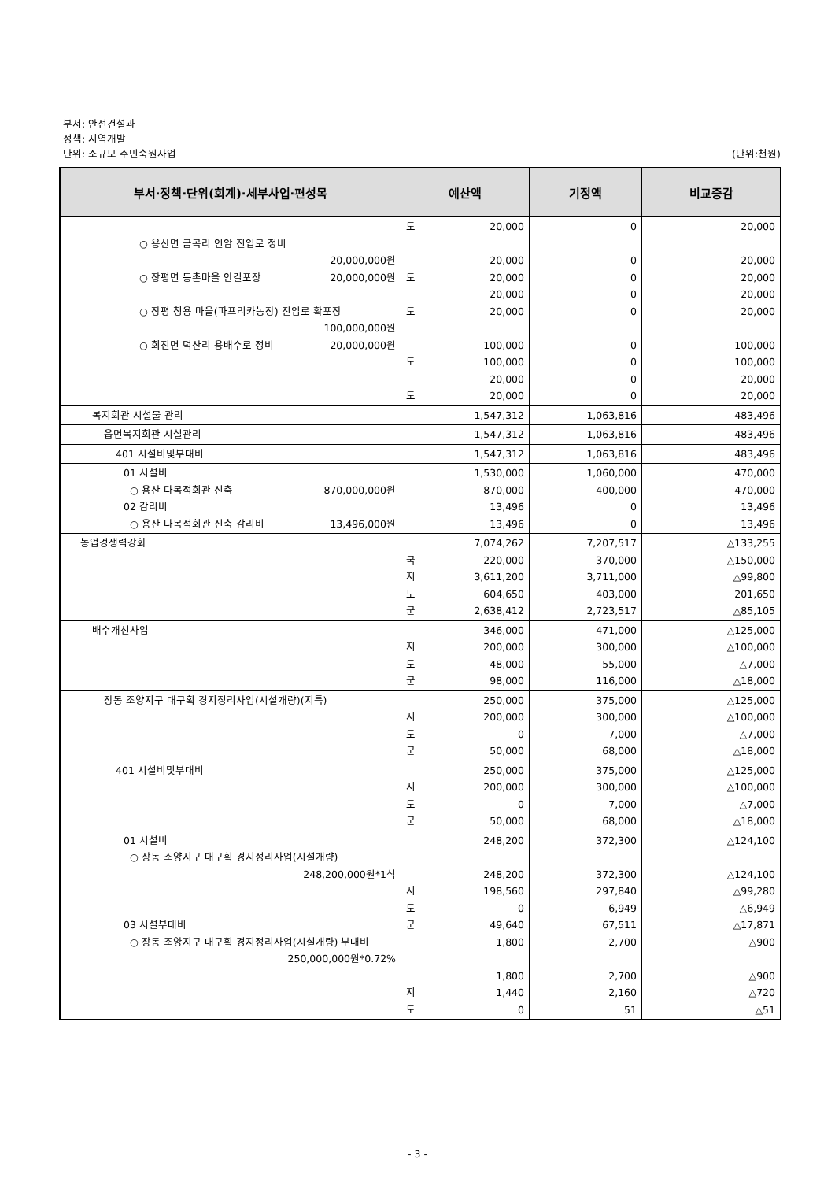부서: 안전건설과
정책: 지역개발
단위: 소규모 주민숙원사업 (단위:천원)
| 부서·정책·단위(회계)·세부사업·편성목 | 예산액 | 기정액 | 비교증감 |
| --- | --- | --- | --- |
| ○ 용산면 금곡리 인암 진입로 정비 20,000,000원 ○ 장평면 등촌마을 안길포장 20,000,000원 ○ 장평 청용 마을(파프리카농장) 진입로 확포장 100,000,000원 ○ 회진면 덕산리 용배수로 정비 20,000,000원 | 도 20,000 20,000 도 20,000 20,000 도 20,000 100,000 도 100,000 20,000 도 20,000 | 0 0 0 0 0 0 0 0 0 | 20,000 20,000 20,000 20,000 20,000 100,000 100,000 20,000 20,000 |
| 복지회관 시설물 관리 | 1,547,312 | 1,063,816 | 483,496 |
| 읍면복지회관 시설관리 | 1,547,312 | 1,063,816 | 483,496 |
| 401 시설비및부대비 | 1,547,312 | 1,063,816 | 483,496 |
| 01 시설비 ○ 용산 다목적회관 신축 870,000,000원 02 감리비 ○ 용산 다목적회관 신축 감리비 13,496,000원 | 1,530,000 870,000 13,496 13,496 | 1,060,000 400,000 0 0 | 470,000 470,000 13,496 13,496 |
| 농업경쟁력강화 | 7,074,262 국 220,000 지 3,611,200 도 604,650 군 2,638,412 | 7,207,517 370,000 3,711,000 403,000 2,723,517 | △133,255 △150,000 △99,800 201,650 △85,105 |
| 배수개선사업 | 346,000 지 200,000 도 48,000 군 98,000 | 471,000 300,000 55,000 116,000 | △125,000 △100,000 △7,000 △18,000 |
| 장동 조양지구 대구획 경지정리사업(시설개량)(지특) | 250,000 지 200,000 도 0 군 50,000 | 375,000 300,000 7,000 68,000 | △125,000 △100,000 △7,000 △18,000 |
| 401 시설비및부대비 | 250,000 지 200,000 도 0 군 50,000 | 375,000 300,000 7,000 68,000 | △125,000 △100,000 △7,000 △18,000 |
| 01 시설비 ○ 장동 조양지구 대구획 경지정리사업(시설개량) 248,200,000원*1식 03 시설부대비 ○ 장동 조양지구 대구획 경지정리사업(시설개량) 부대비 250,000,000원*0.72% | 248,200 248,200 지 198,560 도 0 군 49,640 1,800 1,800 지 1,440 도 0 | 372,300 372,300 297,840 6,949 67,511 2,700 2,700 2,160 51 | △124,100 △124,100 △99,280 △6,949 △17,871 △900 △900 △720 △51 |
- 3 -